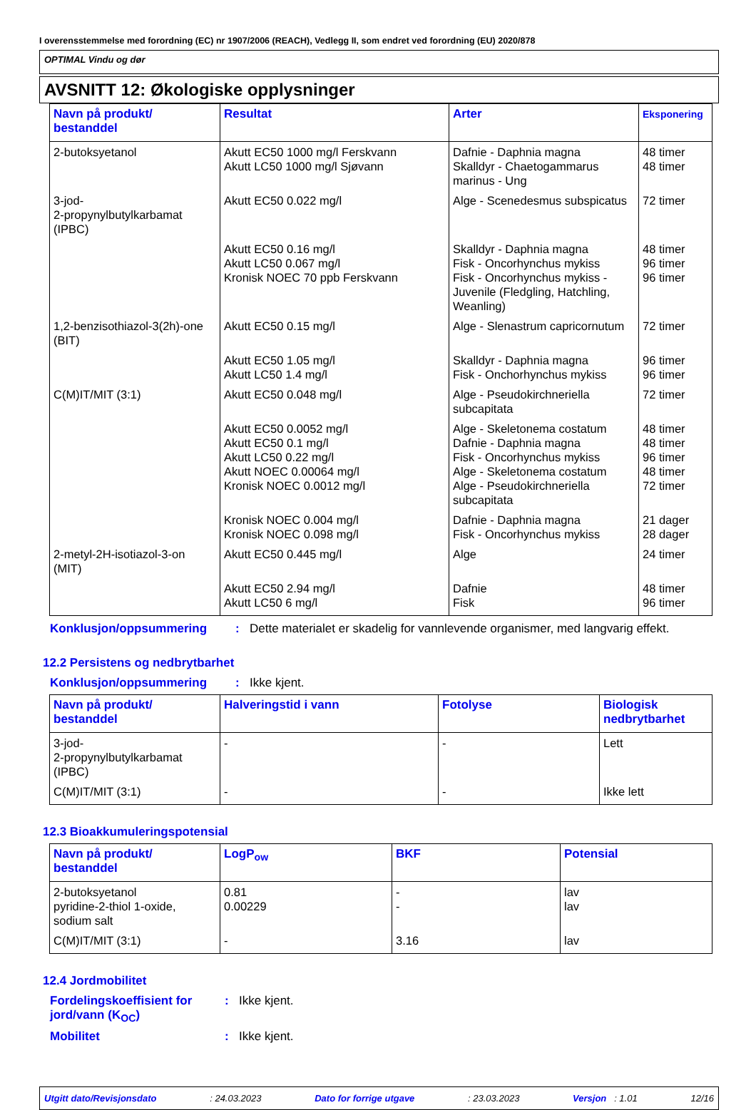I overensstemmelse med forordning (EC) nr 1907/2006 (REACH), Vedlegg II, som endret ved forordning (EU) 2020/878
OPTIMAL Vindu og dør
AVSNITT 12: Økologiske opplysninger
| Navn på produkt/ bestanddel | Resultat | Arter | Eksponering |
| --- | --- | --- | --- |
| 2-butoksyetanol | Akutt EC50 1000 mg/l Ferskvann Akutt LC50 1000 mg/l Sjøvann | Dafnie - Daphnia magna Skalldyr - Chaetogammarus marinus - Ung | 48 timer 48 timer |
| 3-jod- 2-propynylbutylkarbamat (IPBC) | Akutt EC50 0.022 mg/l | Alge - Scenedesmus subspicatus | 72 timer |
| | Akutt EC50 0.16 mg/l Akutt LC50 0.067 mg/l Kronisk NOEC 70 ppb Ferskvann | Skalldyr - Daphnia magna Fisk - Oncorhynchus mykiss Fisk - Oncorhynchus mykiss - Juvenile (Fledgling, Hatchling, Weanling) | 48 timer 96 timer 96 timer |
| 1,2-benzisothiazol-3(2h)-one (BIT) | Akutt EC50 0.15 mg/l | Alge - Slenastrum capricornutum | 72 timer |
| | Akutt EC50 1.05 mg/l Akutt LC50 1.4 mg/l | Skalldyr - Daphnia magna Fisk - Onchorhynchus mykiss | 96 timer 96 timer |
| C(M)IT/MIT (3:1) | Akutt EC50 0.048 mg/l | Alge - Pseudokirchneriella subcapitata | 72 timer |
| | Akutt EC50 0.0052 mg/l Akutt EC50 0.1 mg/l Akutt LC50 0.22 mg/l Akutt NOEC 0.00064 mg/l Kronisk NOEC 0.0012 mg/l | Alge - Skeletonema costatum Dafnie - Daphnia magna Fisk - Oncorhynchus mykiss Alge - Skeletonema costatum Alge - Pseudokirchneriella subcapitata | 48 timer 48 timer 96 timer 48 timer 72 timer |
| | Kronisk NOEC 0.004 mg/l Kronisk NOEC 0.098 mg/l | Dafnie - Daphnia magna Fisk - Oncorhynchus mykiss | 21 dager 28 dager |
| 2-metyl-2H-isotiazol-3-on (MIT) | Akutt EC50 0.445 mg/l | Alge | 24 timer |
| | Akutt EC50 2.94 mg/l Akutt LC50 6 mg/l | Dafnie Fisk | 48 timer 96 timer |
Konklusjon/oppsummering: Dette materialet er skadelig for vannlevende organismer, med langvarig effekt.
12.2 Persistens og nedbrytbarhet
Konklusjon/oppsummering: Ikke kjent.
| Navn på produkt/ bestanddel | Halveringstid i vann | Fotolyse | Biologisk nedbrytbarhet |
| --- | --- | --- | --- |
| 3-jod- 2-propynylbutylkarbamat (IPBC) | - | - | Lett |
| C(M)IT/MIT (3:1) | - | - | Ikke lett |
12.3 Bioakkumuleringspotensial
| Navn på produkt/ bestanddel | LogP<sub>ow</sub> | BKF | Potensial |
| --- | --- | --- | --- |
| 2-butoksyetanol pyridine-2-thiol 1-oxide, sodium salt | 0.81 0.00229 | - - | lav lav |
| C(M)IT/MIT (3:1) | - | 3.16 | lav |
12.4 Jordmobilitet
Fordelingskoeffisient for jord/vann (K<sub>OC</sub>): Ikke kjent.
Mobilitet: Ikke kjent.
Utgitt dato/Revisjonsdato: 24.03.2023 Dato for forrige utgave: 23.03.2023 Versjon : 1.01 12/16